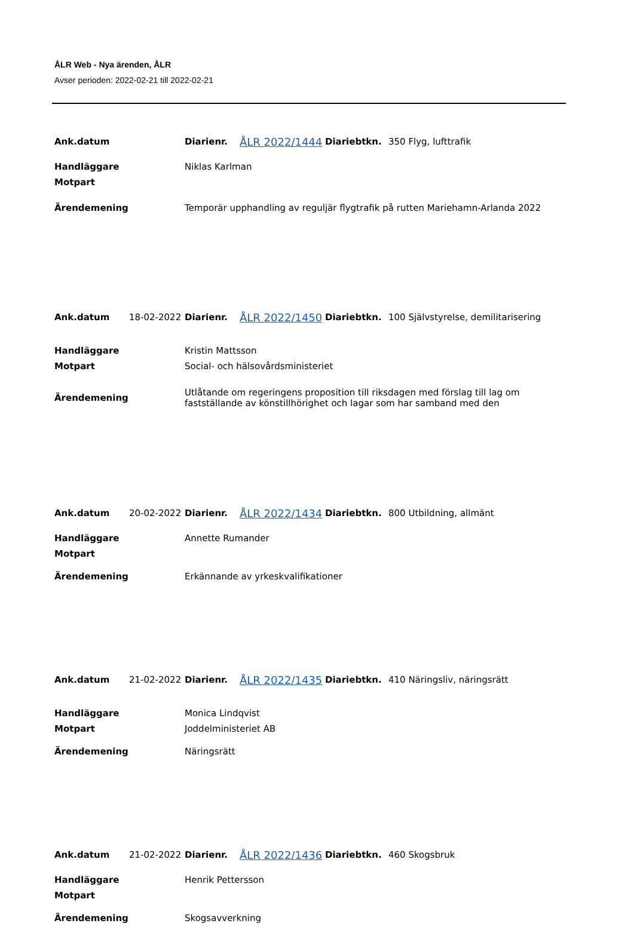ÅLR Web - Nya ärenden, ÅLR
Avser perioden: 2022-02-21 till 2022-02-21
| Ank.datum | | Diarienr. | ÅLR 2022/1444 | Diariebtkn. | 350 Flyg, lufttrafik |
| Handläggare | | Niklas Karlman | | | |
| Motpart | | | | | |
| Ärendemening | | Temporär upphandling av reguljär flygtrafik på rutten Mariehamn-Arlanda 2022 | | | |
| Ank.datum | 18-02-2022 | Diarienr. | ÅLR 2022/1450 | Diariebtkn. | 100 Självstyrelse, demilitarisering |
| Handläggare | | Kristin Mattsson | | | |
| Motpart | | Social- och hälsovårdsministeriet | | | |
| Ärendemening | | Utlåtande om regeringens proposition till riksdagen med förslag till lag om fastställande av könstillhörighet och lagar som har samband med den | | | |
| Ank.datum | 20-02-2022 | Diarienr. | ÅLR 2022/1434 | Diariebtkn. | 800 Utbildning, allmänt |
| Handläggare | | Annette Rumander | | | |
| Motpart | | | | | |
| Ärendemening | | Erkännande av yrkeskvalifikationer | | | |
| Ank.datum | 21-02-2022 | Diarienr. | ÅLR 2022/1435 | Diariebtkn. | 410 Näringsliv, näringsrätt |
| Handläggare | | Monica Lindqvist | | | |
| Motpart | | Joddelministeriet AB | | | |
| Ärendemening | | Näringsrätt | | | |
| Ank.datum | 21-02-2022 | Diarienr. | ÅLR 2022/1436 | Diariebtkn. | 460 Skogsbruk |
| Handläggare | | Henrik Pettersson | | | |
| Motpart | | | | | |
| Ärendemening | | Skogsavverkning | | | |